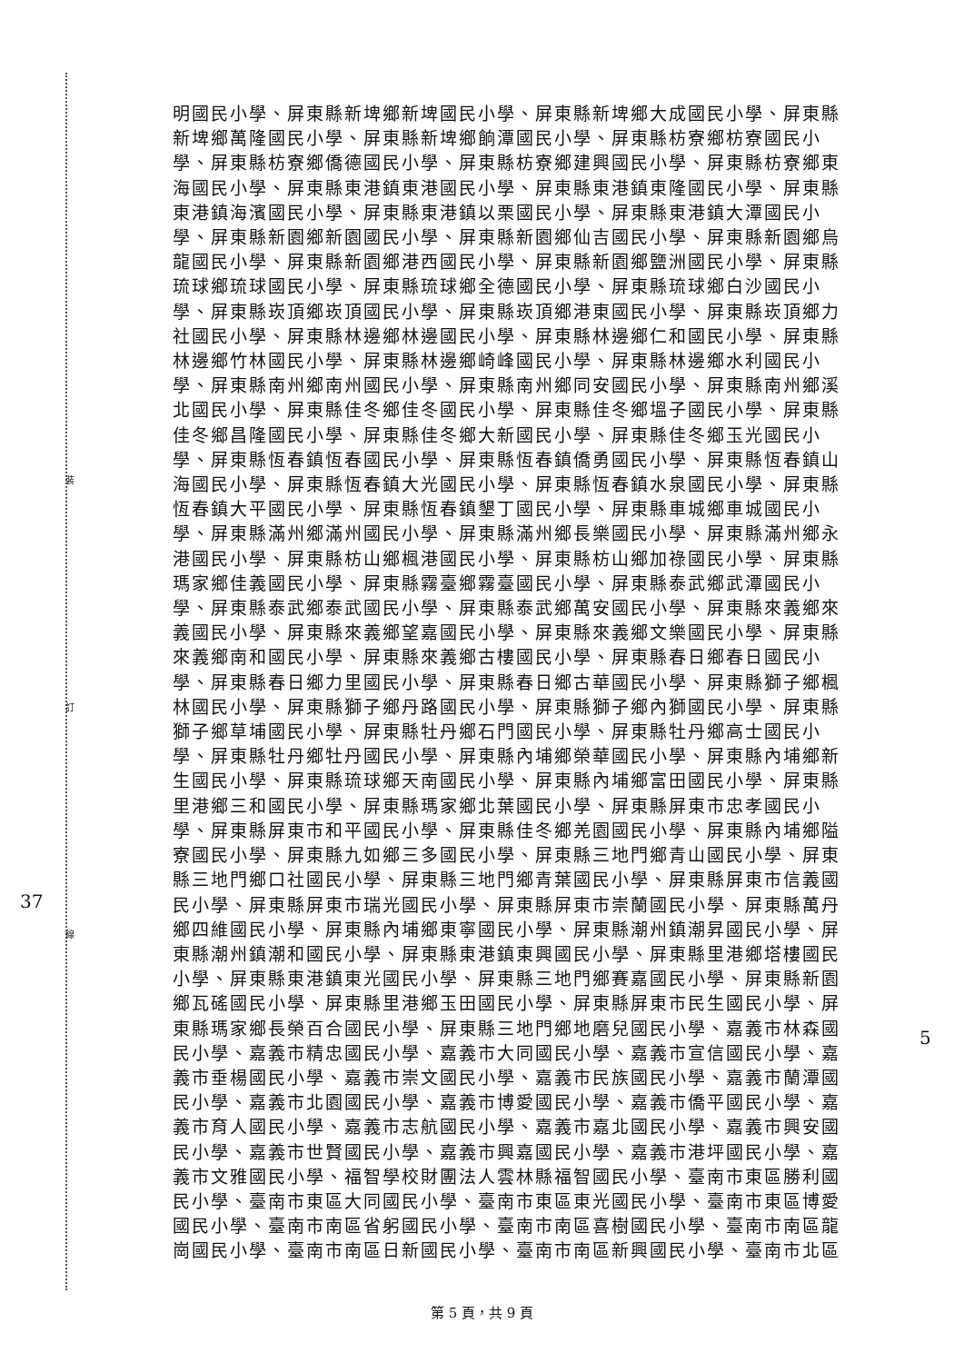裝
訂
線
37
5
明國民小學、屏東縣新埤鄉新埤國民小學、屏東縣新埤鄉大成國民小學、屏東縣新埤鄉萬隆國民小學、屏東縣新埤鄉餉潭國民小學、屏東縣枋寮鄉枋寮國民小學、屏東縣枋寮鄉僑德國民小學、屏東縣枋寮鄉建興國民小學、屏東縣枋寮鄉東海國民小學、屏東縣東港鎮東港國民小學、屏東縣東港鎮東隆國民小學、屏東縣東港鎮海濱國民小學、屏東縣東港鎮以栗國民小學、屏東縣東港鎮大潭國民小學、屏東縣新園鄉新園國民小學、屏東縣新園鄉仙吉國民小學、屏東縣新園鄉烏龍國民小學、屏東縣新園鄉港西國民小學、屏東縣新園鄉鹽洲國民小學、屏東縣琉球鄉琉球國民小學、屏東縣琉球鄉全德國民小學、屏東縣琉球鄉白沙國民小學、屏東縣崁頂鄉崁頂國民小學、屏東縣崁頂鄉港東國民小學、屏東縣崁頂鄉力社國民小學、屏東縣林邊鄉林邊國民小學、屏東縣林邊鄉仁和國民小學、屏東縣林邊鄉竹林國民小學、屏東縣林邊鄉崎峰國民小學、屏東縣林邊鄉水利國民小學、屏東縣南州鄉南州國民小學、屏東縣南州鄉同安國民小學、屏東縣南州鄉溪北國民小學、屏東縣佳冬鄉佳冬國民小學、屏東縣佳冬鄉塭子國民小學、屏東縣佳冬鄉昌隆國民小學、屏東縣佳冬鄉大新國民小學、屏東縣佳冬鄉玉光國民小學、屏東縣恆春鎮恆春國民小學、屏東縣恆春鎮僑勇國民小學、屏東縣恆春鎮山海國民小學、屏東縣恆春鎮大光國民小學、屏東縣恆春鎮水泉國民小學、屏東縣恆春鎮大平國民小學、屏東縣恆春鎮墾丁國民小學、屏東縣車城鄉車城國民小學、屏東縣滿州鄉滿州國民小學、屏東縣滿州鄉長樂國民小學、屏東縣滿州鄉永港國民小學、屏東縣枋山鄉楓港國民小學、屏東縣枋山鄉加祿國民小學、屏東縣瑪家鄉佳義國民小學、屏東縣霧臺鄉霧臺國民小學、屏東縣泰武鄉武潭國民小學、屏東縣泰武鄉泰武國民小學、屏東縣泰武鄉萬安國民小學、屏東縣來義鄉來義國民小學、屏東縣來義鄉望嘉國民小學、屏東縣來義鄉文樂國民小學、屏東縣來義鄉南和國民小學、屏東縣來義鄉古樓國民小學、屏東縣春日鄉春日國民小學、屏東縣春日鄉力里國民小學、屏東縣春日鄉古華國民小學、屏東縣獅子鄉楓林國民小學、屏東縣獅子鄉丹路國民小學、屏東縣獅子鄉內獅國民小學、屏東縣獅子鄉草埔國民小學、屏東縣牡丹鄉石門國民小學、屏東縣牡丹鄉高士國民小學、屏東縣牡丹鄉牡丹國民小學、屏東縣內埔鄉榮華國民小學、屏東縣內埔鄉新生國民小學、屏東縣琉球鄉天南國民小學、屏東縣內埔鄉富田國民小學、屏東縣里港鄉三和國民小學、屏東縣瑪家鄉北葉國民小學、屏東縣屏東市忠孝國民小學、屏東縣屏東市和平國民小學、屏東縣佳冬鄉羌園國民小學、屏東縣內埔鄉隘寮國民小學、屏東縣九如鄉三多國民小學、屏東縣三地門鄉青山國民小學、屏東縣三地門鄉口社國民小學、屏東縣三地門鄉青葉國民小學、屏東縣屏東市信義國民小學、屏東縣屏東市瑞光國民小學、屏東縣屏東市崇蘭國民小學、屏東縣萬丹鄉四維國民小學、屏東縣內埔鄉東寧國民小學、屏東縣潮州鎮潮昇國民小學、屏東縣潮州鎮潮和國民小學、屏東縣東港鎮東興國民小學、屏東縣里港鄉塔樓國民小學、屏東縣東港鎮東光國民小學、屏東縣三地門鄉賽嘉國民小學、屏東縣新園鄉瓦磘國民小學、屏東縣里港鄉玉田國民小學、屏東縣屏東市民生國民小學、屏東縣瑪家鄉長榮百合國民小學、屏東縣三地門鄉地磨兒國民小學、嘉義市林森國民小學、嘉義市精忠國民小學、嘉義市大同國民小學、嘉義市宣信國民小學、嘉義市垂楊國民小學、嘉義市崇文國民小學、嘉義市民族國民小學、嘉義市蘭潭國民小學、嘉義市北園國民小學、嘉義市博愛國民小學、嘉義市僑平國民小學、嘉義市育人國民小學、嘉義市志航國民小學、嘉義市嘉北國民小學、嘉義市興安國民小學、嘉義市世賢國民小學、嘉義市興嘉國民小學、嘉義市港坪國民小學、嘉義市文雅國民小學、福智學校財團法人雲林縣福智國民小學、臺南市東區勝利國民小學、臺南市東區大同國民小學、臺南市東區東光國民小學、臺南市東區博愛國民小學、臺南市南區省躬國民小學、臺南市南區喜樹國民小學、臺南市南區龍崗國民小學、臺南市南區日新國民小學、臺南市南區新興國民小學、臺南市北區
第 5 頁，共 9 頁